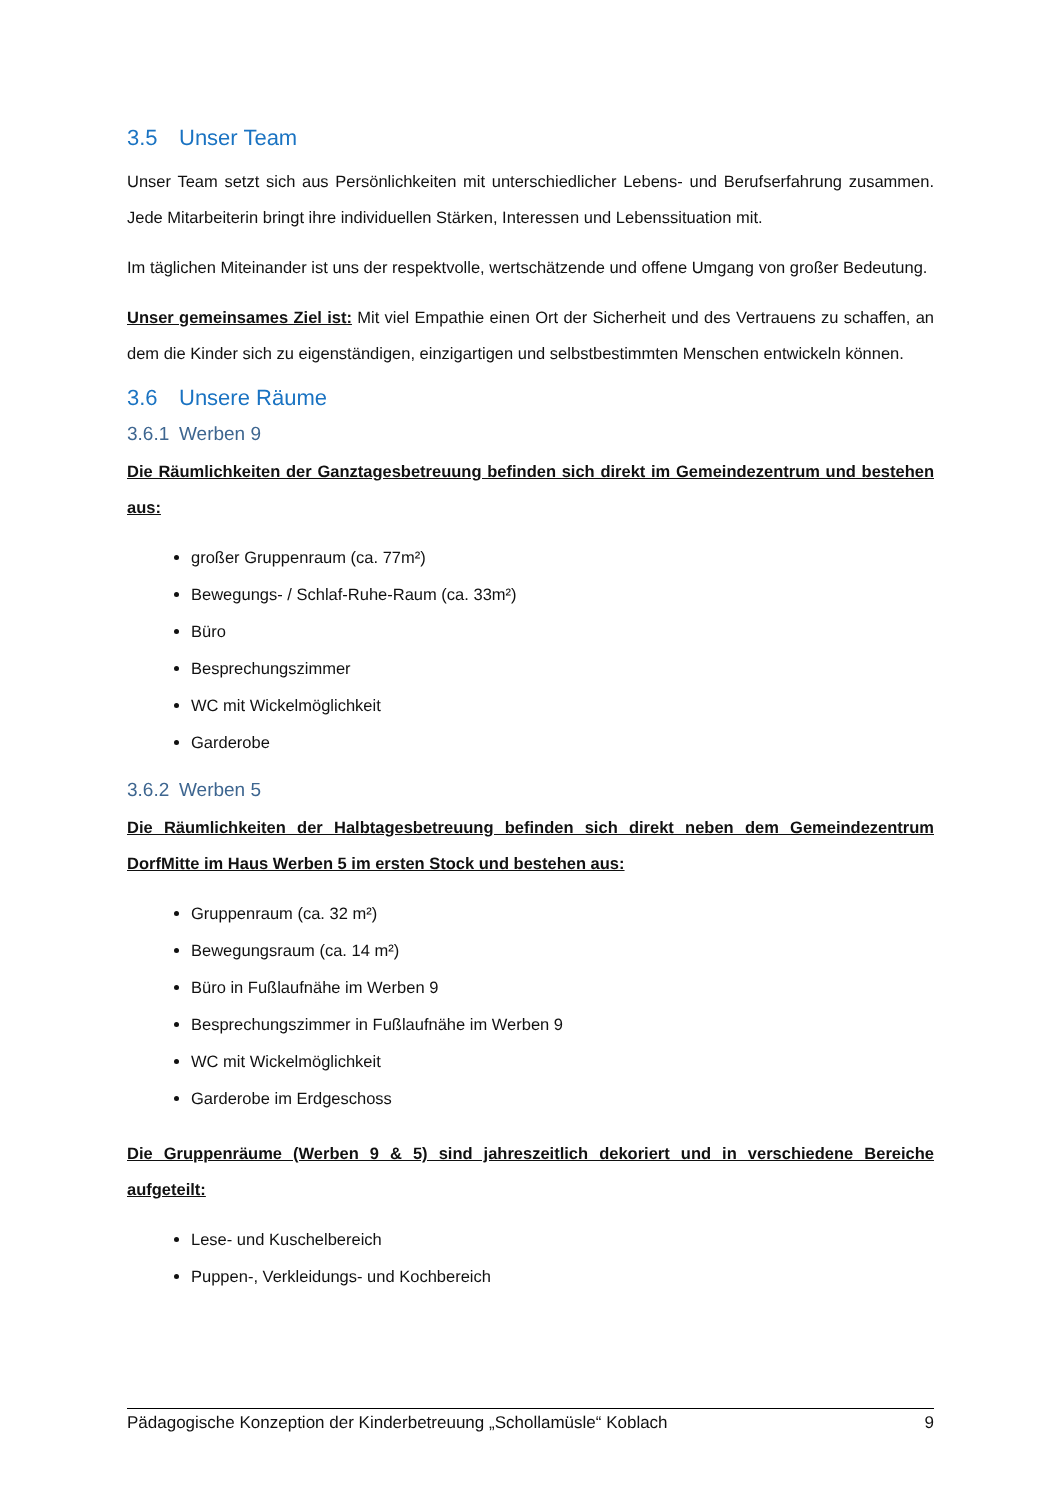3.5 Unser Team
Unser Team setzt sich aus Persönlichkeiten mit unterschiedlicher Lebens- und Berufserfahrung zusammen. Jede Mitarbeiterin bringt ihre individuellen Stärken, Interessen und Lebenssituation mit.
Im täglichen Miteinander ist uns der respektvolle, wertschätzende und offene Umgang von großer Bedeutung.
Unser gemeinsames Ziel ist: Mit viel Empathie einen Ort der Sicherheit und des Vertrauens zu schaffen, an dem die Kinder sich zu eigenständigen, einzigartigen und selbstbestimmten Menschen entwickeln können.
3.6 Unsere Räume
3.6.1 Werben 9
Die Räumlichkeiten der Ganztagesbetreuung befinden sich direkt im Gemeindezentrum und bestehen aus:
großer Gruppenraum (ca. 77m²)
Bewegungs- / Schlaf-Ruhe-Raum (ca. 33m²)
Büro
Besprechungszimmer
WC mit Wickelmöglichkeit
Garderobe
3.6.2 Werben 5
Die Räumlichkeiten der Halbtagesbetreuung befinden sich direkt neben dem Gemeindezentrum DorfMitte im Haus Werben 5 im ersten Stock und bestehen aus:
Gruppenraum (ca. 32 m²)
Bewegungsraum (ca. 14 m²)
Büro in Fußlaufnähe im Werben 9
Besprechungszimmer in Fußlaufnähe im Werben 9
WC mit Wickelmöglichkeit
Garderobe im Erdgeschoss
Die Gruppenräume (Werben 9 & 5) sind jahreszeitlich dekoriert und in verschiedene Bereiche aufgeteilt:
Lese- und Kuschelbereich
Puppen-, Verkleidungs- und Kochbereich
Pädagogische Konzeption der Kinderbetreuung „Schollamüsle“ Koblach 9